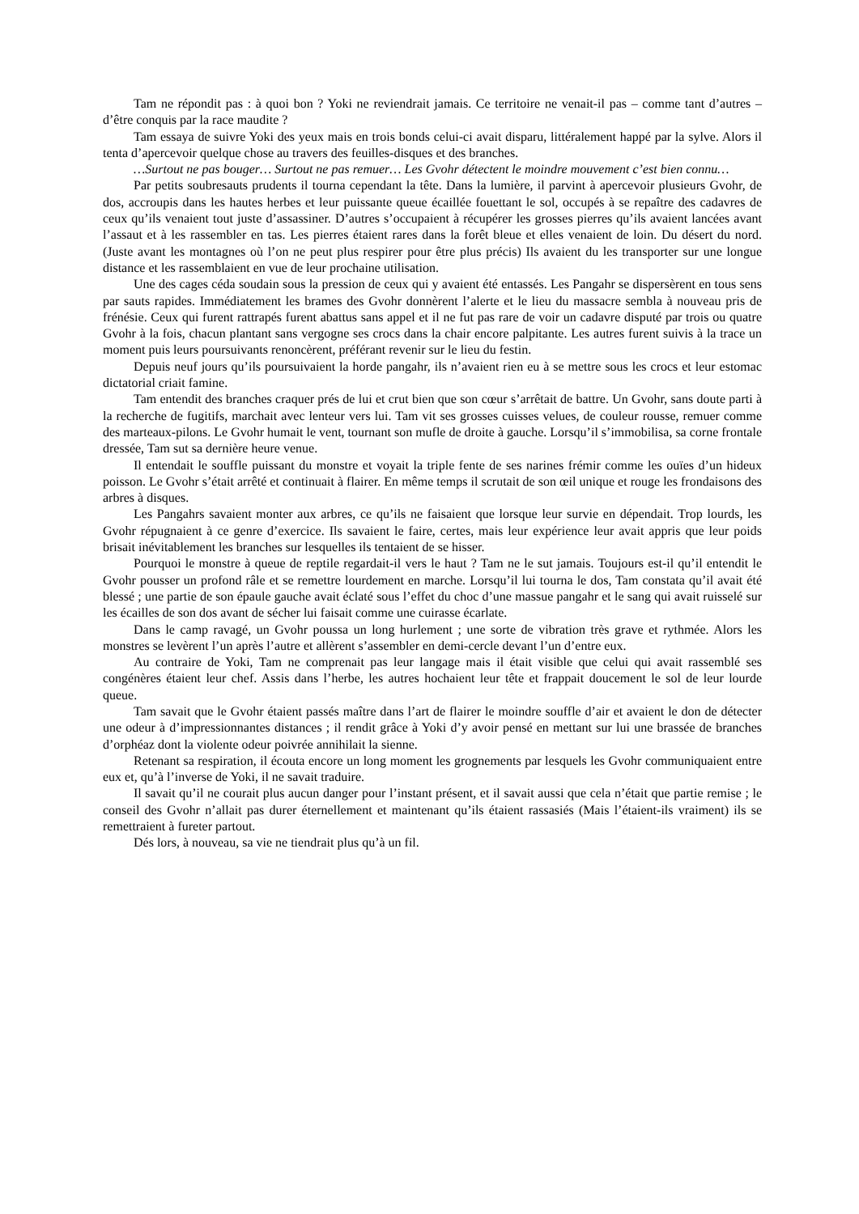Tam ne répondit pas : à quoi bon ? Yoki ne reviendrait jamais. Ce territoire ne venait-il pas – comme tant d’autres – d’être conquis par la race maudite ?
Tam essaya de suivre Yoki des yeux mais en trois bonds celui-ci avait disparu, littéralement happé par la sylve. Alors il tenta d’apercevoir quelque chose au travers des feuilles-disques et des branches.
…Surtout ne pas bouger… Surtout ne pas remuer… Les Gvohr détectent le moindre mouvement c’est bien connu…
Par petits soubresauts prudents il tourna cependant la tête. Dans la lumière, il parvint à apercevoir plusieurs Gvohr, de dos, accroupis dans les hautes herbes et leur puissante queue écaillée fouettant le sol, occupés à se repaître des cadavres de ceux qu’ils venaient tout juste d’assassiner. D’autres s’occupaient à récupérer les grosses pierres qu’ils avaient lancées avant l’assaut et à les rassembler en tas. Les pierres étaient rares dans la forêt bleue et elles venaient de loin. Du désert du nord. (Juste avant les montagnes où l’on ne peut plus respirer pour être plus précis) Ils avaient du les transporter sur une longue distance et les rassemblaient en vue de leur prochaine utilisation.
Une des cages céda soudain sous la pression de ceux qui y avaient été entassés. Les Pangahr se dispersèrent en tous sens par sauts rapides. Immédiatement les brames des Gvohr donnèrent l’alerte et le lieu du massacre sembla à nouveau pris de frénésie. Ceux qui furent rattrapés furent abattus sans appel et il ne fut pas rare de voir un cadavre disputé par trois ou quatre Gvohr à la fois, chacun plantant sans vergogne ses crocs dans la chair encore palpitante. Les autres furent suivis à la trace un moment puis leurs poursuivants renoncèrent, préférant revenir sur le lieu du festin.
Depuis neuf jours qu’ils poursuivaient la horde pangahr, ils n’avaient rien eu à se mettre sous les crocs et leur estomac dictatorial criait famine.
Tam entendit des branches craquer prés de lui et crut bien que son cœur s’arrêtait de battre. Un Gvohr, sans doute parti à la recherche de fugitifs, marchait avec lenteur vers lui. Tam vit ses grosses cuisses velues, de couleur rousse, remuer comme des marteaux-pilons. Le Gvohr humait le vent, tournant son mufle de droite à gauche. Lorsqu’il s’immobilisa, sa corne frontale dressée, Tam sut sa dernière heure venue.
Il entendait le souffle puissant du monstre et voyait la triple fente de ses narines frémir comme les ouïes d’un hideux poisson. Le Gvohr s’était arrêté et continuait à flairer. En même temps il scrutait de son œil unique et rouge les frondaisons des arbres à disques.
Les Pangahrs savaient monter aux arbres, ce qu’ils ne faisaient que lorsque leur survie en dépendait. Trop lourds, les Gvohr répugnaient à ce genre d’exercice. Ils savaient le faire, certes, mais leur expérience leur avait appris que leur poids brisait inévitablement les branches sur lesquelles ils tentaient de se hisser.
Pourquoi le monstre à queue de reptile regardait-il vers le haut ? Tam ne le sut jamais. Toujours est-il qu’il entendit le Gvohr pousser un profond râle et se remettre lourdement en marche. Lorsqu’il lui tourna le dos, Tam constata qu’il avait été blessé ; une partie de son épaule gauche avait éclaté sous l’effet du choc d’une massue pangahr et le sang qui avait ruisselé sur les écailles de son dos avant de sécher lui faisait comme une cuirasse écarlate.
Dans le camp ravagé, un Gvohr poussa un long hurlement ; une sorte de vibration très grave et rythmée. Alors les monstres se levèrent l’un après l’autre et allèrent s’assembler en demi-cercle devant l’un d’entre eux.
Au contraire de Yoki, Tam ne comprenait pas leur langage mais il était visible que celui qui avait rassemblé ses congénères étaient leur chef. Assis dans l’herbe, les autres hochaient leur tête et frappait doucement le sol de leur lourde queue.
Tam savait que le Gvohr étaient passés maître dans l’art de flairer le moindre souffle d’air et avaient le don de détecter une odeur à d’impressionnantes distances ; il rendit grâce à Yoki d’y avoir pensé en mettant sur lui une brassée de branches d’orphéaz dont la violente odeur poivrée annihilait la sienne.
Retenant sa respiration, il écouta encore un long moment les grognements par lesquels les Gvohr communiquaient entre eux et, qu’à l’inverse de Yoki, il ne savait traduire.
Il savait qu’il ne courait plus aucun danger pour l’instant présent, et il savait aussi que cela n’était que partie remise ; le conseil des Gvohr n’allait pas durer éternellement et maintenant qu’ils étaient rassasiés (Mais l’étaient-ils vraiment) ils se remettraient à fureter partout.
Dés lors, à nouveau, sa vie ne tiendrait plus qu’à un fil.